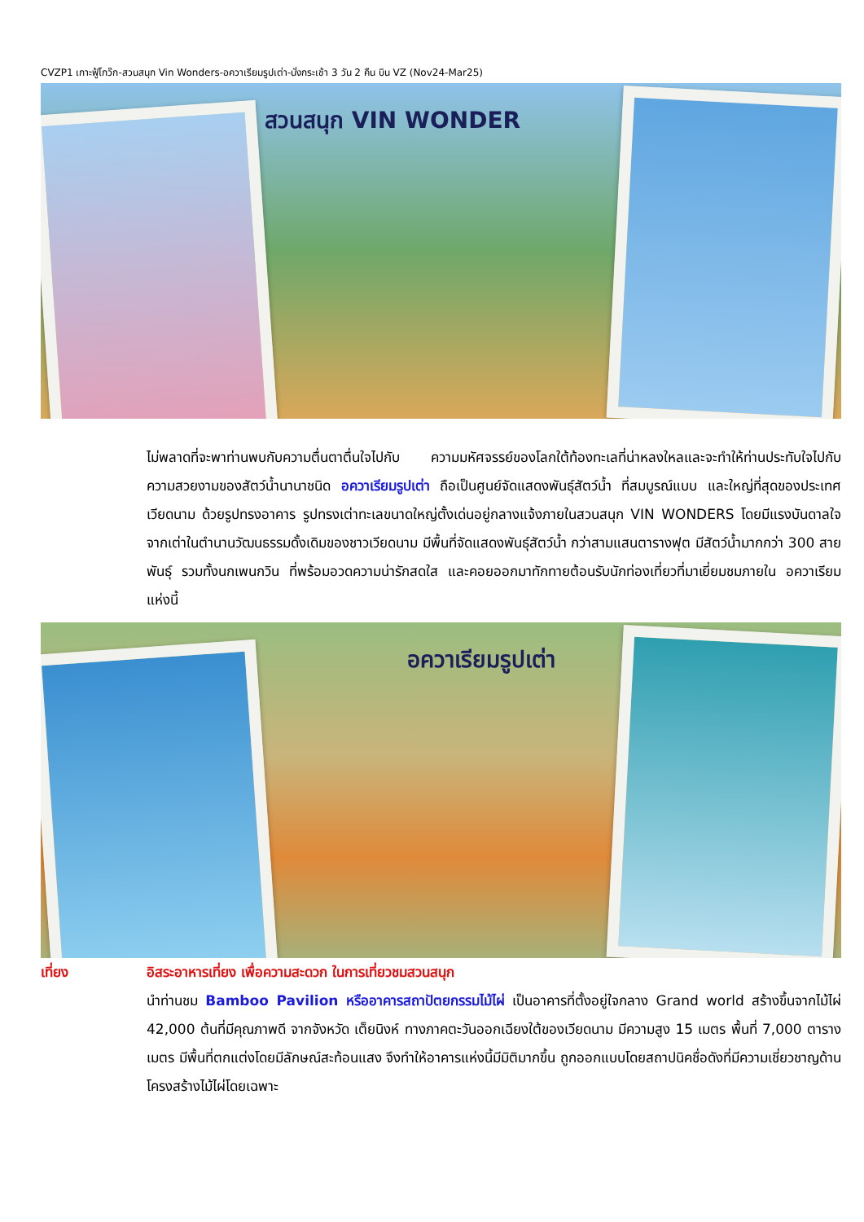CVZP1 เกาะฟู้โกว๊ก-สวนสนุก Vin Wonders-อควาเรียมรูปเต่า-นั่งกระเช้า 3 วัน 2 คืน บิน VZ (Nov24-Mar25)
สวนสนุก VIN WONDER
ไม่พลาดที่จะพาท่านพบกับความตื่นตาตื่นใจไปกับ ความมหัศจรรย์ของโลกใต้ท้องทะเลที่น่าหลงใหลและจะทำให้ท่านประทับใจไปกับความสวยงามของสัตว์น้ำนานาชนิด อควาเรียมรูปเต่า ถือเป็นศูนย์จัดแสดงพันธุ์สัตว์น้ำ ที่สมบูรณ์แบบ และใหญ่ที่สุดของประเทศเวียดนาม ด้วยรูปทรงอาคาร รูปทรงเต่าทะเลขนาดใหญ่ตั้งเด่นอยู่กลางแจ้งภายในสวนสนุก VIN WONDERS โดยมีแรงบันดาลใจจากเต่าในตำนานวัฒนธรรมดั้งเดิมของชาวเวียดนาม มีพื้นที่จัดแสดงพันธุ์สัตว์น้ำ กว่าสามแสนตารางฟุต มีสัตว์น้ำมากกว่า 300 สายพันธุ์ รวมทั้งนกเพนกวิน ที่พร้อมอวดความน่ารักสดใส และคอยออกมาทักทายต้อนรับนักท่องเที่ยวที่มาเยี่ยมชมภายใน อควาเรียมแห่งนี้
อควาเรียมรูปเต่า
เที่ยง อิสระอาหารเที่ยง เพื่อความสะดวก ในการเที่ยวชมสวนสนุก
นำท่านชม Bamboo Pavilion หรืออาคารสถาปัตยกรรมไม้ไผ่ เป็นอาคารที่ตั้งอยู่ใจกลาง Grand world สร้างขึ้นจากไม้ไผ่ 42,000 ต้นที่มีคุณภาพดี จากจังหวัด เต็ยนิงห์ ทางภาคตะวันออกเฉียงใต้ของเวียดนาม มีความสูง 15 เมตร พื้นที่ 7,000 ตารางเมตร มีพื้นที่ตกแต่งโดยมีลักษณ์สะท้อนแสง จึงทำให้อาคารแห่งนี้มีมิติมากขึ้น ถูกออกแบบโดยสถาปนิคชื่อดังที่มีความเชี่ยวชาญด้านโครงสร้างไม้ไผ่โดยเฉพาะ